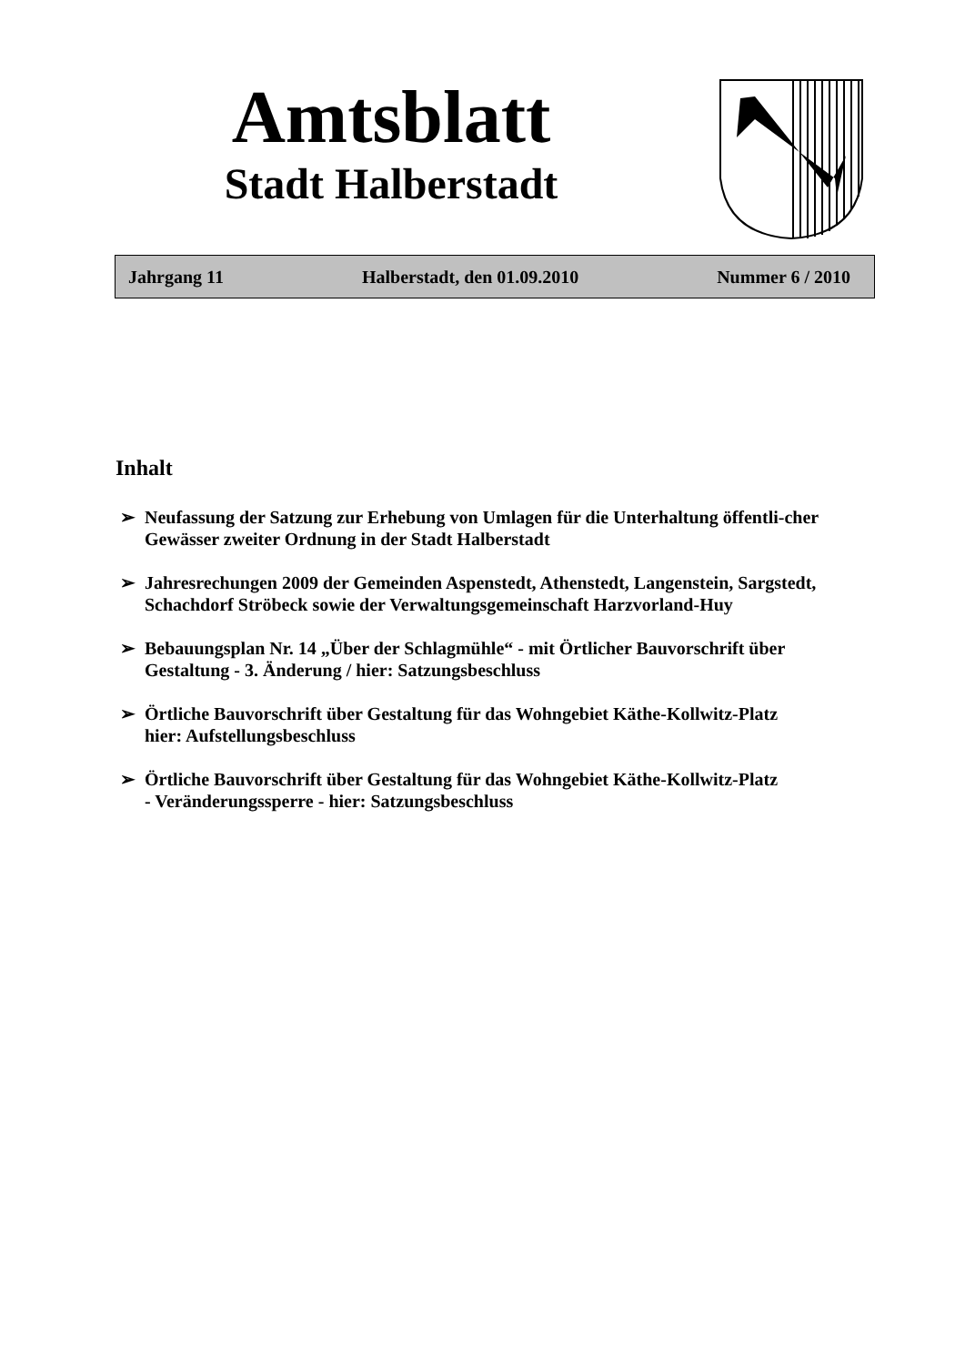Amtsblatt
Stadt Halberstadt
Jahrgang 11 Halberstadt, den 01.09.2010 Nummer 6 / 2010
Inhalt
➢ Neufassung der Satzung zur Erhebung von Umlagen für die Unterhaltung öffentli-cher Gewässer zweiter Ordnung in der Stadt Halberstadt
➢ Jahresrechungen 2009 der Gemeinden Aspenstedt, Athenstedt, Langenstein, Sargstedt, Schachdorf Ströbeck sowie der Verwaltungsgemeinschaft Harzvorland-Huy
➢ Bebauungsplan Nr. 14 „Über der Schlagmühle“ - mit Örtlicher Bauvorschrift über Gestaltung - 3. Änderung / hier: Satzungsbeschluss
➢ Örtliche Bauvorschrift über Gestaltung für das Wohngebiet Käthe-Kollwitz-Platz
hier: Aufstellungsbeschluss
➢ Örtliche Bauvorschrift über Gestaltung für das Wohngebiet Käthe-Kollwitz-Platz
- Veränderungssperre - hier: Satzungsbeschluss